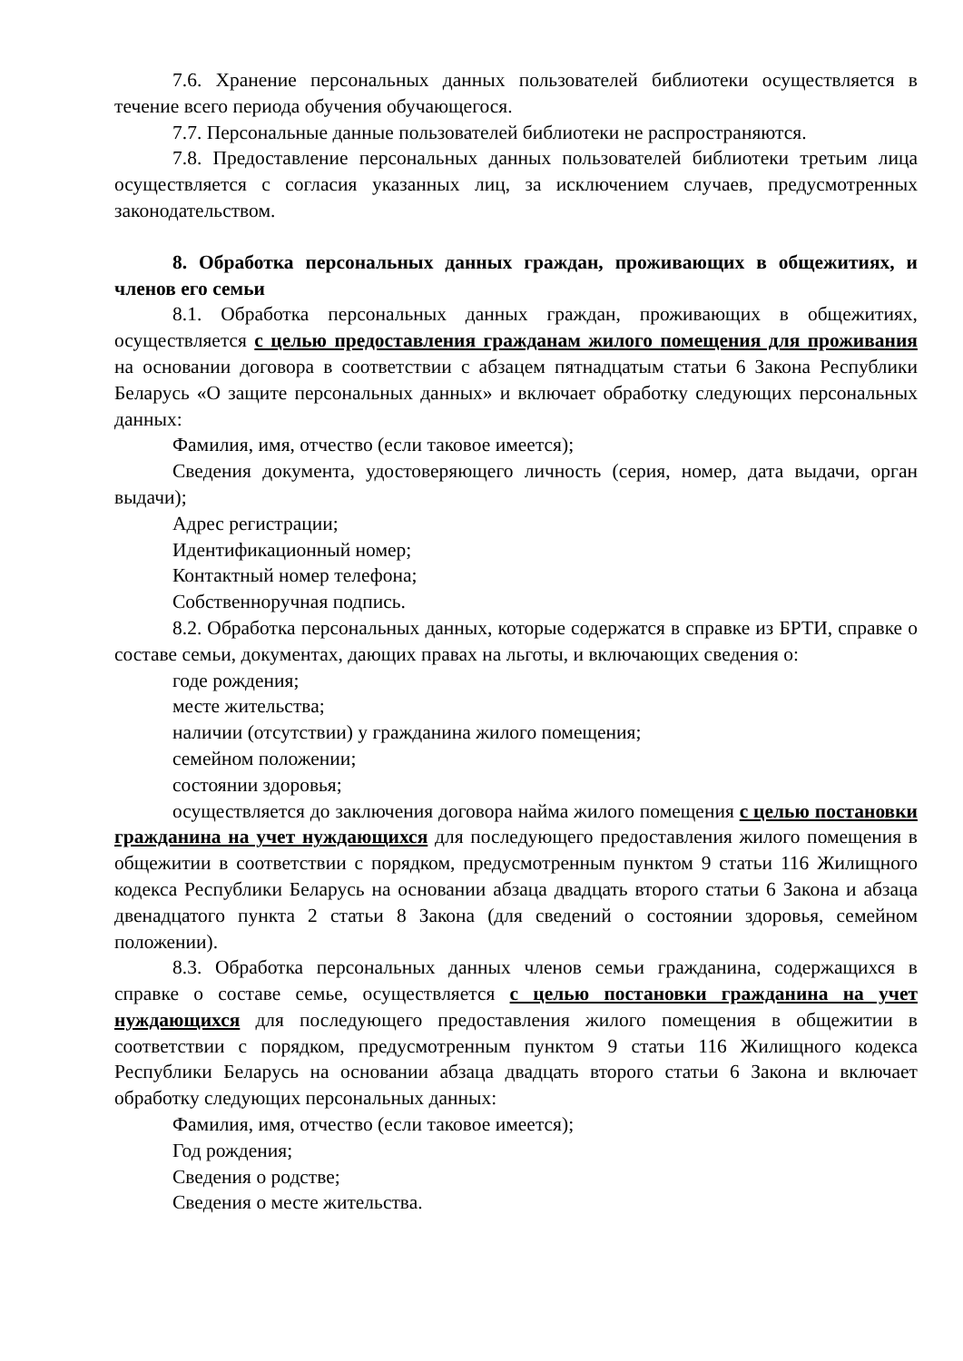7.6. Хранение персональных данных пользователей библиотеки осуществляется в течение всего периода обучения обучающегося.
7.7. Персональные данные пользователей библиотеки не распространяются.
7.8. Предоставление персональных данных пользователей библиотеки третьим лица осуществляется с согласия указанных лиц, за исключением случаев, предусмотренных законодательством.
8. Обработка персональных данных граждан, проживающих в общежитиях, и членов его семьи
8.1. Обработка персональных данных граждан, проживающих в общежитиях, осуществляется с целью предоставления гражданам жилого помещения для проживания на основании договора в соответствии с абзацем пятнадцатым статьи 6 Закона Республики Беларусь «О защите персональных данных» и включает обработку следующих персональных данных:
Фамилия, имя, отчество (если таковое имеется);
Сведения документа, удостоверяющего личность (серия, номер, дата выдачи, орган выдачи);
Адрес регистрации;
Идентификационный номер;
Контактный номер телефона;
Собственноручная подпись.
8.2. Обработка персональных данных, которые содержатся в справке из БРТИ, справке о составе семьи, документах, дающих правах на льготы, и включающих сведения о:
годе рождения;
месте жительства;
наличии (отсутствии) у гражданина жилого помещения;
семейном положении;
состоянии здоровья;
осуществляется до заключения договора найма жилого помещения с целью постановки гражданина на учет нуждающихся для последующего предоставления жилого помещения в общежитии в соответствии с порядком, предусмотренным пунктом 9 статьи 116 Жилищного кодекса Республики Беларусь на основании абзаца двадцать второго статьи 6 Закона и абзаца двенадцатого пункта 2 статьи 8 Закона (для сведений о состоянии здоровья, семейном положении).
8.3. Обработка персональных данных членов семьи гражданина, содержащихся в справке о составе семье, осуществляется с целью постановки гражданина на учет нуждающихся для последующего предоставления жилого помещения в общежитии в соответствии с порядком, предусмотренным пунктом 9 статьи 116 Жилищного кодекса Республики Беларусь на основании абзаца двадцать второго статьи 6 Закона и включает обработку следующих персональных данных:
Фамилия, имя, отчество (если таковое имеется);
Год рождения;
Сведения о родстве;
Сведения о месте жительства.